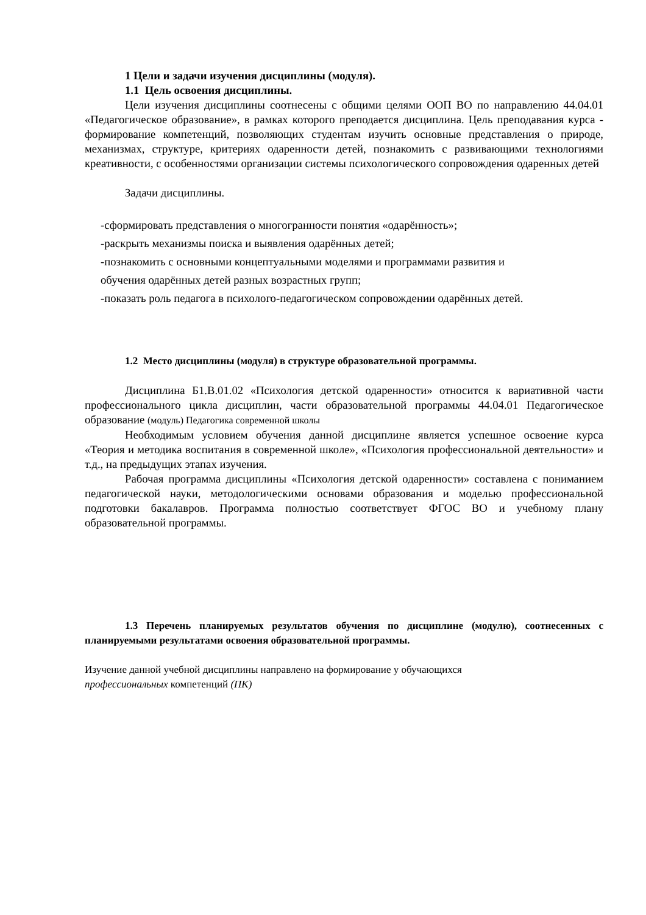1 Цели и задачи изучения дисциплины (модуля).
1.1 Цель освоения дисциплины.
Цели изучения дисциплины соотнесены с общими целями ООП ВО по направлению 44.04.01 «Педагогическое образование», в рамках которого преподается дисциплина. Цель преподавания курса - формирование компетенций, позволяющих студентам изучить основные представления о природе, механизмах, структуре, критериях одаренности детей, познакомить с развивающими технологиями креативности, с особенностями организации системы психологического сопровождения одаренных детей
Задачи дисциплины.
-сформировать представления о многогранности понятия «одарённость»;
-раскрыть механизмы поиска и выявления одарённых детей;
-познакомить с основными концептуальными моделями и программами развития и
обучения одарённых детей разных возрастных групп;
-показать роль педагога в психолого-педагогическом сопровождении одарённых детей.
1.2 Место дисциплины (модуля) в структуре образовательной программы.
Дисциплина Б1.В.01.02 «Психология детской одаренности» относится к вариативной части профессионального цикла дисциплин, части образовательной программы 44.04.01 Педагогическое образование (модуль) Педагогика современной школы
Необходимым условием обучения данной дисциплине является успешное освоение курса «Теория и методика воспитания в современной школе», «Психология профессиональной деятельности» и т.д., на предыдущих этапах изучения.
Рабочая программа дисциплины «Психология детской одаренности» составлена с пониманием педагогической науки, методологическими основами образования и моделью профессиональной подготовки бакалавров. Программа полностью соответствует ФГОС ВО и учебному плану образовательной программы.
1.3 Перечень планируемых результатов обучения по дисциплине (модулю), соотнесенных с планируемыми результатами освоения образовательной программы.
Изучение данной учебной дисциплины направлено на формирование у обучающихся
профессиональных компетенций (ПК)